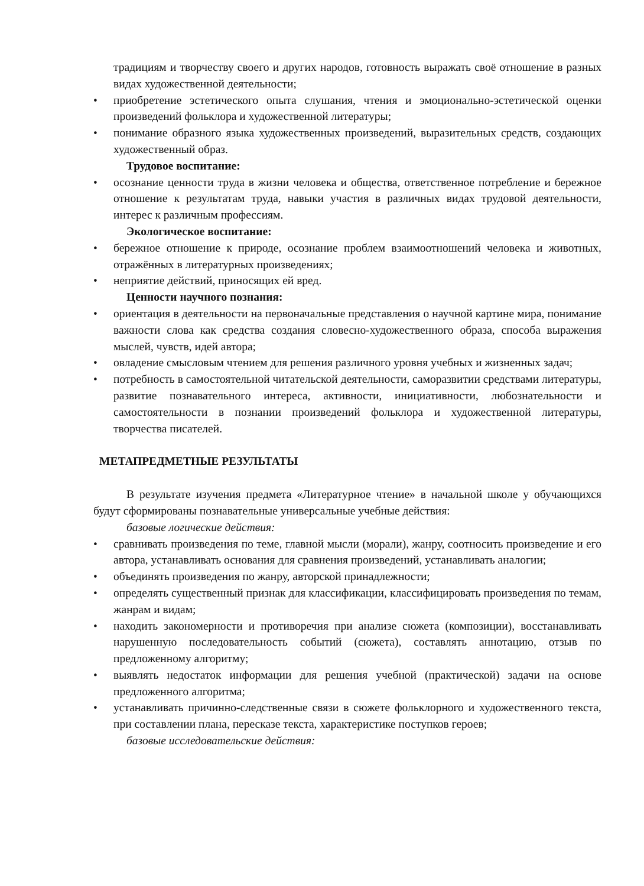традициям и творчеству своего и других народов, готовность выражать своё отношение в разных видах художественной деятельности;
• приобретение эстетического опыта слушания, чтения и эмоционально-эстетической оценки произведений фольклора и художественной литературы;
• понимание образного языка художественных произведений, выразительных средств, создающих художественный образ.
Трудовое воспитание:
• осознание ценности труда в жизни человека и общества, ответственное потребление и бережное отношение к результатам труда, навыки участия в различных видах трудовой деятельности, интерес к различным профессиям.
Экологическое воспитание:
• бережное отношение к природе, осознание проблем взаимоотношений человека и животных, отражённых в литературных произведениях;
• неприятие действий, приносящих ей вред.
Ценности научного познания:
• ориентация в деятельности на первоначальные представления о научной картине мира, понимание важности слова как средства создания словесно-художественного образа, способа выражения мыслей, чувств, идей автора;
• овладение смысловым чтением для решения различного уровня учебных и жизненных задач;
• потребность в самостоятельной читательской деятельности, саморазвитии средствами литературы, развитие познавательного интереса, активности, инициативности, любознательности и самостоятельности в познании произведений фольклора и художественной литературы, творчества писателей.
МЕТАПРЕДМЕТНЫЕ РЕЗУЛЬТАТЫ
В результате изучения предмета «Литературное чтение» в начальной школе у обучающихся будут сформированы познавательные универсальные учебные действия:
базовые логические действия:
• сравнивать произведения по теме, главной мысли (морали), жанру, соотносить произведение и его автора, устанавливать основания для сравнения произведений, устанавливать аналогии;
• объединять произведения по жанру, авторской принадлежности;
• определять существенный признак для классификации, классифицировать произведения по темам, жанрам и видам;
• находить закономерности и противоречия при анализе сюжета (композиции), восстанавливать нарушенную последовательность событий (сюжета), составлять аннотацию, отзыв по предложенному алгоритму;
• выявлять недостаток информации для решения учебной (практической) задачи на основе предложенного алгоритма;
• устанавливать причинно-следственные связи в сюжете фольклорного и художественного текста, при составлении плана, пересказе текста, характеристике поступков героев;
базовые исследовательские действия: